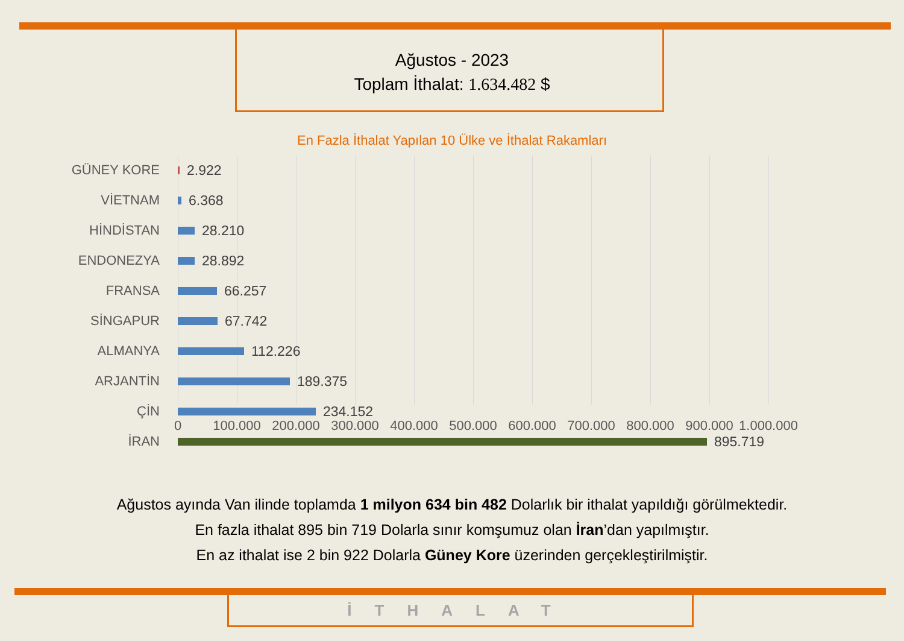Ağustos - 2023
Toplam İthalat: 1.634.482 $
En Fazla İthalat Yapılan 10 Ülke ve İthalat Rakamları
GÜNEY KORE 2.922
VİETNAM 6.368
HİNDİSTAN 28.210
ENDONEZYA 28.892
FRANSA 66.257
SİNGAPUR 67.742
ALMANYA 112.226
ARJANTİN 189.375
ÇİN 234.152
İRAN 895.719
0 100.000 200.000 300.000 400.000 500.000 600.000 700.000 800.000 900.000 1.000.000
Ağustos ayında Van ilinde toplamda 1 milyon 634 bin 482 Dolarlık bir ithalat yapıldığı görülmektedir.
En fazla ithalat 895 bin 719 Dolarla sınır komşumuz olan İran’dan yapılmıştır.
En az ithalat ise 2 bin 922 Dolarla Güney Kore üzerinden gerçekleştirilmiştir.
İTHALAT